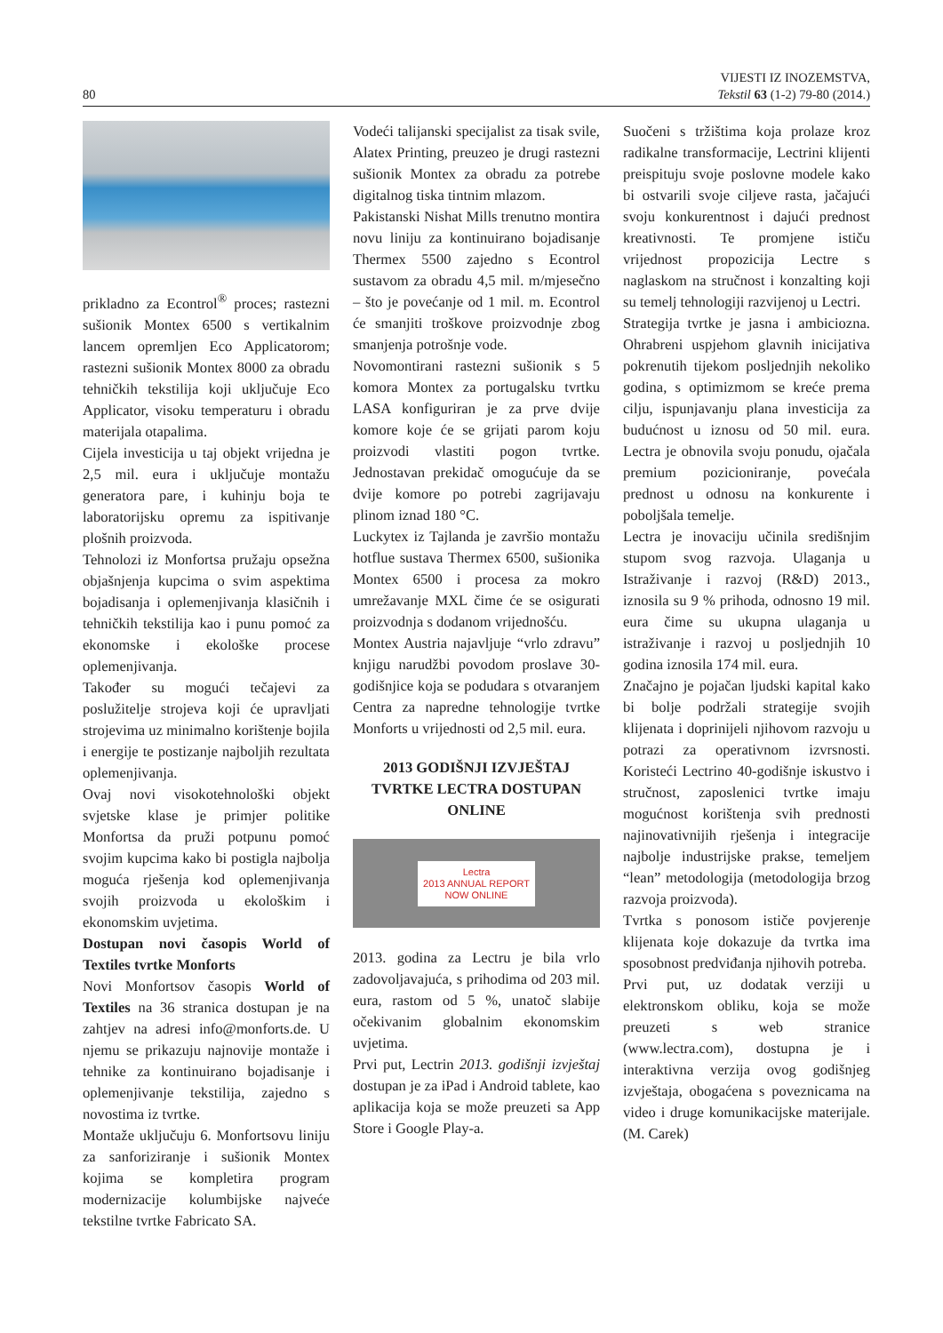80
VIJESTI IZ INOZEMSTVA,
Tekstil 63 (1-2) 79-80 (2014.)
prikladno za Econtrol<sup>®</sup> proces; rastezni sušionik Montex 6500 s vertikalnim lancem opremljen Eco Applicatorom; rastezni sušionik Montex 8000 za obradu tehničkih tekstilija koji uključuje Eco Applicator, visoku temperaturu i obradu materijala otapalima.
Cijela investicija u taj objekt vrijedna je 2,5 mil. eura i uključuje montažu generatora pare, i kuhinju boja te laboratorijsku opremu za ispitivanje plošnih proizvoda.
Tehnolozi iz Monfortsa pružaju opsežna objašnjenja kupcima o svim aspektima bojadisanja i oplemenjivanja klasičnih i tehničkih tekstilija kao i punu pomoć za ekonomske i ekološke procese oplemenjivanja.
Također su mogući tečajevi za poslužitelje strojeva koji će upravljati strojevima uz minimalno korištenje bojila i energije te postizanje najboljih rezultata oplemenjivanja.
Ovaj novi visokotehnološki objekt svjetske klase je primjer politike Monfortsa da pruži potpunu pomoć svojim kupcima kako bi postigla najbolja moguća rješenja kod oplemenjivanja svojih proizvoda u ekološkim i ekonomskim uvjetima.
Dostupan novi časopis World of Textiles tvrtke Monforts
Novi Monfortsov časopis World of Textiles na 36 stranica dostupan je na zahtjev na adresi info@monforts.de. U njemu se prikazuju najnovije montaže i tehnike za kontinuirano bojadisanje i oplemenjivanje tekstilija, zajedno s novostima iz tvrtke.
Montaže uključuju 6. Monfortsovu liniju za sanforiziranje i sušionik Montex kojima se kompletira program modernizacije kolumbijske najveće tekstilne tvrtke Fabricato SA.
Vodeći talijanski specijalist za tisak svile, Alatex Printing, preuzeo je drugi rastezni sušionik Montex za obradu za potrebe digitalnog tiska tintnim mlazom.
Pakistanski Nishat Mills trenutno montira novu liniju za kontinuirano bojadisanje Thermex 5500 zajedno s Econtrol sustavom za obradu 4,5 mil. m/mjesečno – što je povećanje od 1 mil. m. Econtrol će smanjiti troškove proizvodnje zbog smanjenja potrošnje vode.
Novomontirani rastezni sušionik s 5 komora Montex za portugalsku tvrtku LASA konfiguriran je za prve dvije komore koje će se grijati parom koju proizvodi vlastiti pogon tvrtke. Jednostavan prekidač omogućuje da se dvije komore po potrebi zagrijavaju plinom iznad 180 °C.
Luckytex iz Tajlanda je završio montažu hotflue sustava Thermex 6500, sušionika Montex 6500 i procesa za mokro umrežavanje MXL čime će se osigurati proizvodnja s dodanom vrijednošću.
Montex Austria najavljuje “vrlo zdravu” knjigu narudžbi povodom proslave 30-godišnjice koja se podudara s otvaranjem Centra za napredne tehnologije tvrtke Monforts u vrijednosti od 2,5 mil. eura.
2013 GODIŠNJI IZVJEŠTAJ TVRTKE LECTRA DOSTUPAN ONLINE
Lectra
2013 ANNUAL REPORT
NOW ONLINE
2013. godina za Lectru je bila vrlo zadovoljavajuća, s prihodima od 203 mil. eura, rastom od 5 %, unatoč slabije očekivanim globalnim ekonomskim uvjetima.
Prvi put, Lectrin 2013. godišnji izvještaj dostupan je za iPad i Android tablete, kao aplikacija koja se može preuzeti sa App Store i Google Play-a.
Suočeni s tržištima koja prolaze kroz radikalne transformacije, Lectrini klijenti preispituju svoje poslovne modele kako bi ostvarili svoje ciljeve rasta, jačajući svoju konkurentnost i dajući prednost kreativnosti. Te promjene ističu vrijednost propozicija Lectre s naglaskom na stručnost i konzalting koji su temelj tehnologiji razvijenoj u Lectri.
Strategija tvrtke je jasna i ambiciozna. Ohrabreni uspjehom glavnih inicijativa pokrenutih tijekom posljednjih nekoliko godina, s optimizmom se kreće prema cilju, ispunjavanju plana investicija za budućnost u iznosu od 50 mil. eura. Lectra je obnovila svoju ponudu, ojačala premium pozicioniranje, povećala prednost u odnosu na konkurente i poboljšala temelje.
Lectra je inovaciju učinila središnjim stupom svog razvoja. Ulaganja u Istraživanje i razvoj (R&D) 2013., iznosila su 9 % prihoda, odnosno 19 mil. eura čime su ukupna ulaganja u istraživanje i razvoj u posljednjih 10 godina iznosila 174 mil. eura.
Značajno je pojačan ljudski kapital kako bi bolje podržali strategije svojih klijenata i doprinijeli njihovom razvoju u potrazi za operativnom izvrsnosti. Koristeći Lectrino 40-godišnje iskustvo i stručnost, zaposlenici tvrtke imaju mogućnost korištenja svih prednosti najinovativnijih rješenja i integracije najbolje industrijske prakse, temeljem “lean” metodologija (metodologija brzog razvoja proizvoda).
Tvrtka s ponosom ističe povjerenje klijenata koje dokazuje da tvrtka ima sposobnost predviđanja njihovih potreba.
Prvi put, uz dodatak verziji u elektronskom obliku, koja se može preuzeti s web stranice (www.lectra.com), dostupna je i interaktivna verzija ovog godišnjeg izvještaja, obogaćena s poveznicama na video i druge komunikacijske materijale. (M. Carek)